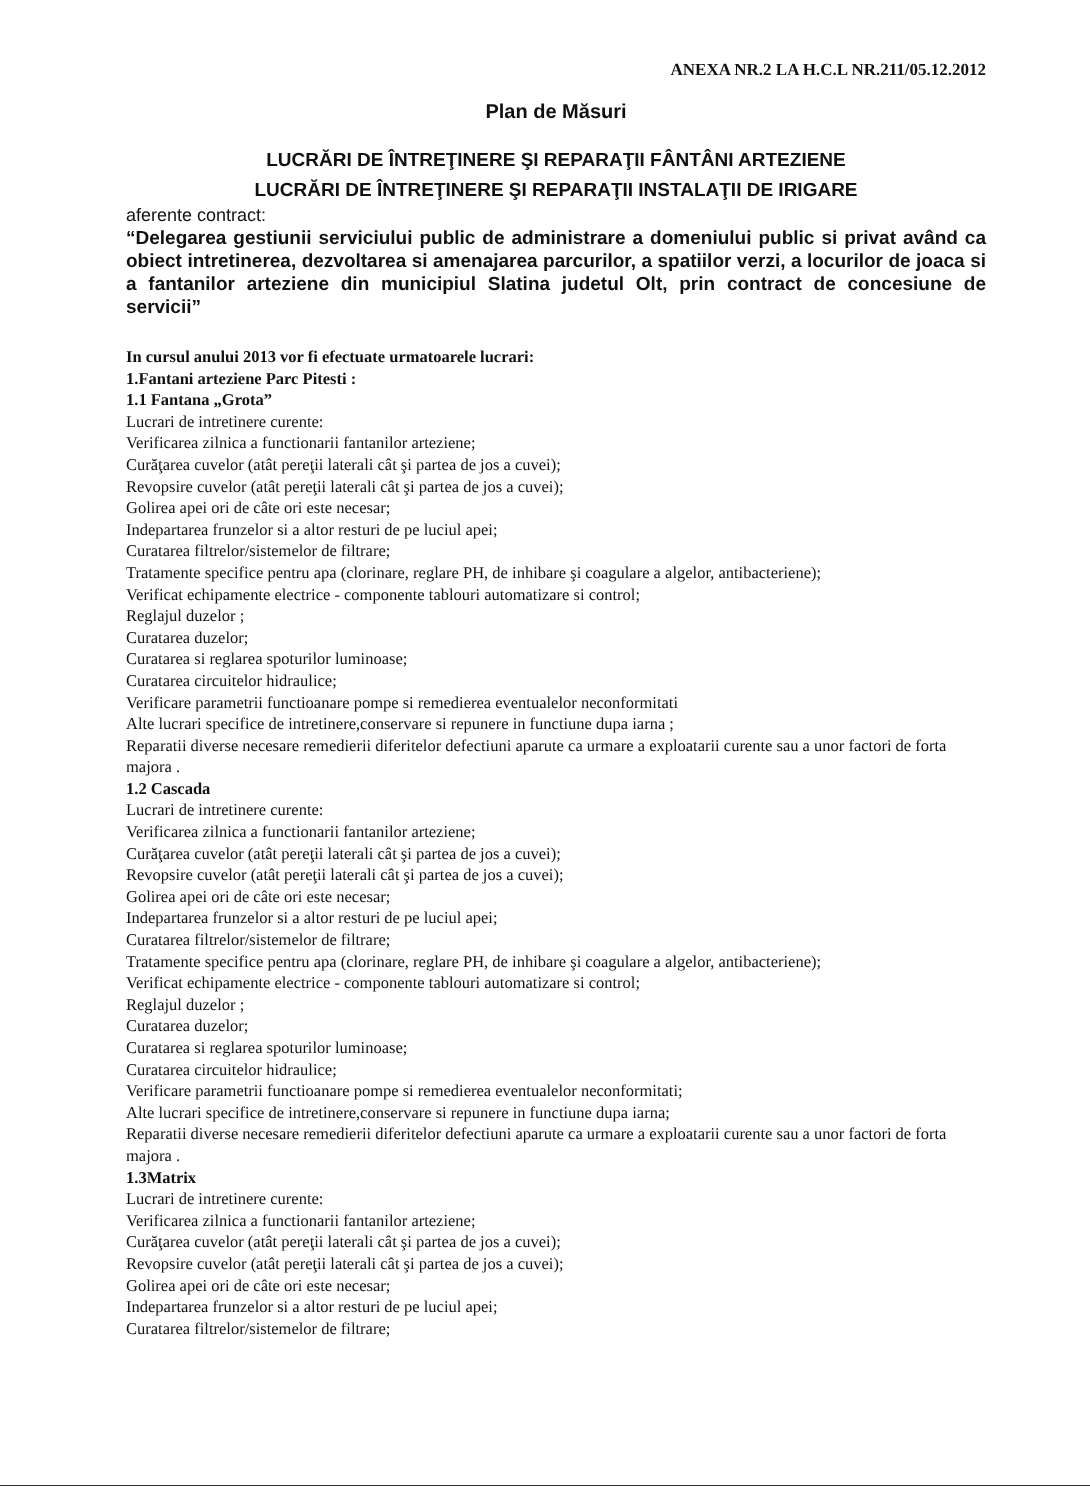ANEXA NR.2 LA H.C.L NR.211/05.12.2012
Plan de Măsuri
LUCRĂRI DE ÎNTREŢINERE ŞI REPARAŢII FÂNTÂNI ARTEZIENE
LUCRĂRI DE ÎNTREŢINERE ŞI REPARAŢII INSTALAŢII DE IRIGARE
aferente contract:
“Delegarea gestiunii serviciului public de administrare a domeniului public si privat având ca obiect intretinerea, dezvoltarea si amenajarea parcurilor, a spatiilor verzi, a locurilor de joaca si a fantanilor arteziene din municipiul Slatina judetul Olt, prin contract de concesiune de servicii”
In cursul anului 2013 vor fi efectuate urmatoarele lucrari:
1.Fantani arteziene Parc Pitesti :
1.1 Fantana „Grota”
Lucrari de intretinere curente:
Verificarea zilnica a functionarii fantanilor arteziene;
Curăţarea cuvelor (atât pereţii laterali cât şi partea de jos a cuvei);
Revopsire cuvelor (atât pereţii laterali cât şi partea de jos a cuvei);
Golirea apei ori de câte ori este necesar;
Indepartarea frunzelor si a altor resturi de pe luciul apei;
Curatarea filtrelor/sistemelor de filtrare;
Tratamente specifice pentru apa (clorinare, reglare PH, de inhibare şi coagulare a algelor, antibacteriene);
Verificat echipamente electrice - componente tablouri automatizare si control;
Reglajul duzelor ;
Curatarea duzelor;
Curatarea si reglarea spoturilor luminoase;
Curatarea circuitelor hidraulice;
Verificare parametrii functioanare pompe si remedierea eventualelor neconformitati
Alte lucrari specifice de intretinere,conservare si repunere in functiune dupa iarna ;
Reparatii diverse necesare remedierii diferitelor defectiuni aparute ca urmare a exploatarii curente sau a unor factori de forta majora .
1.2 Cascada
Lucrari de intretinere curente:
Verificarea zilnica a functionarii fantanilor arteziene;
Curăţarea cuvelor (atât pereţii laterali cât şi partea de jos a cuvei);
Revopsire cuvelor (atât pereţii laterali cât şi partea de jos a cuvei);
Golirea apei ori de câte ori este necesar;
Indepartarea frunzelor si a altor resturi de pe luciul apei;
Curatarea filtrelor/sistemelor de filtrare;
Tratamente specifice pentru apa (clorinare, reglare PH, de inhibare şi coagulare a algelor, antibacteriene);
Verificat echipamente electrice - componente tablouri automatizare si control;
Reglajul duzelor ;
Curatarea duzelor;
Curatarea si reglarea spoturilor luminoase;
Curatarea circuitelor hidraulice;
Verificare parametrii functioanare pompe si remedierea eventualelor neconformitati;
Alte lucrari specifice de intretinere,conservare si repunere in functiune dupa iarna;
Reparatii diverse necesare remedierii diferitelor defectiuni aparute ca urmare a exploatarii curente sau a unor factori de forta majora .
1.3Matrix
Lucrari de intretinere curente:
Verificarea zilnica a functionarii fantanilor arteziene;
Curăţarea cuvelor (atât pereţii laterali cât şi partea de jos a cuvei);
Revopsire cuvelor (atât pereţii laterali cât şi partea de jos a cuvei);
Golirea apei ori de câte ori este necesar;
Indepartarea frunzelor si a altor resturi de pe luciul apei;
Curatarea filtrelor/sistemelor de filtrare;